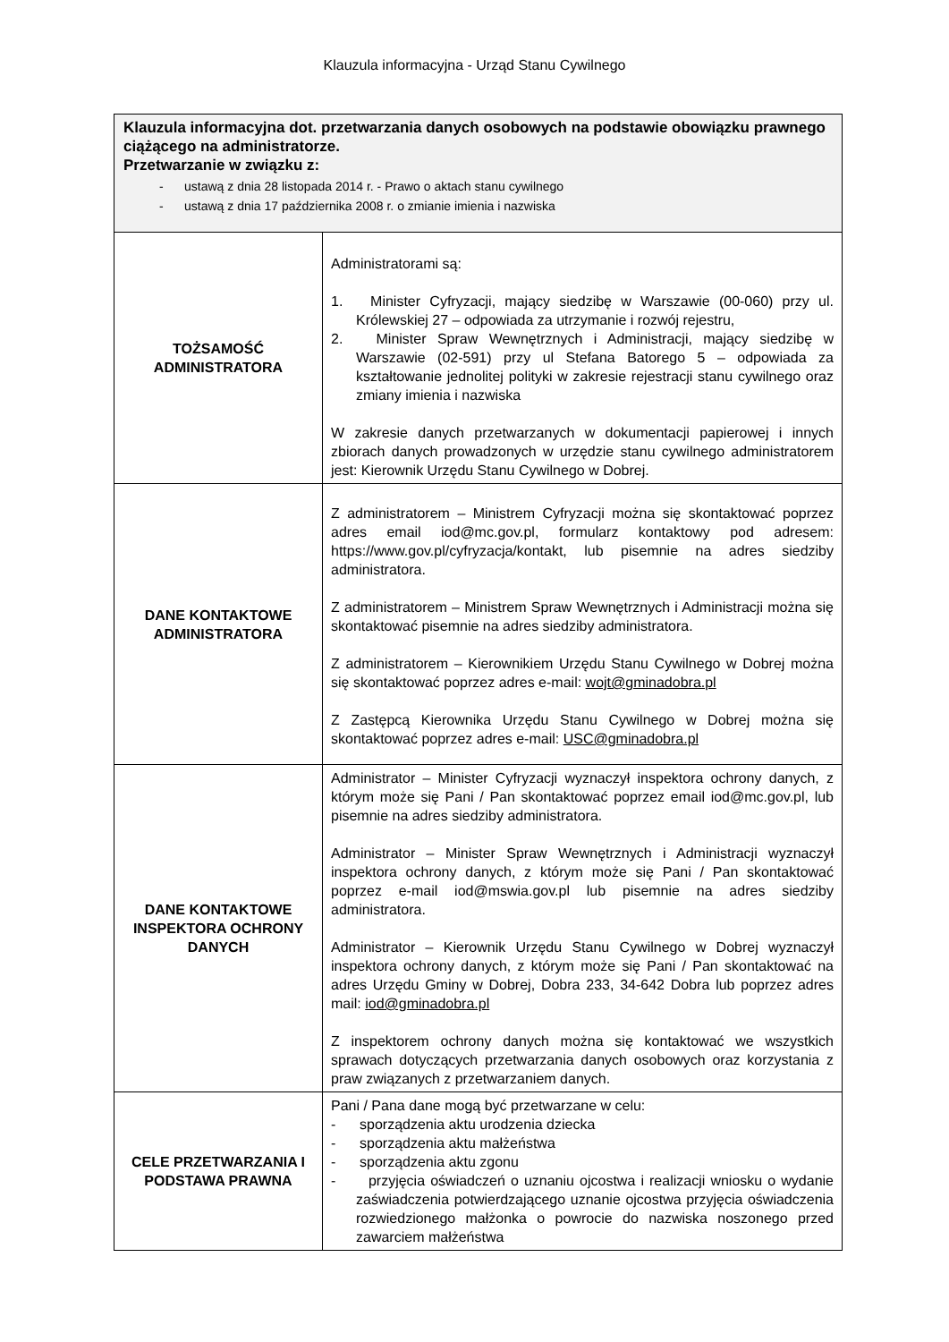Klauzula informacyjna - Urząd Stanu Cywilnego
| Klauzula informacyjna dot. przetwarzania danych osobowych na podstawie obowiązku prawnego ciążącego na administratorze. Przetwarzanie w związku z: - ustawą z dnia 28 listopada 2014 r. - Prawo o aktach stanu cywilnego - ustawą z dnia 17 października 2008 r. o zmianie imienia i nazwiska | |
| TOŻSAMOŚĆ ADMINISTRATORA | Administratorami są: 1. Minister Cyfryzacji, mający siedzibę w Warszawie (00-060) przy ul. Królewskiej 27 – odpowiada za utrzymanie i rozwój rejestru, 2. Minister Spraw Wewnętrznych i Administracji, mający siedzibę w Warszawie (02-591) przy ul Stefana Batorego 5 – odpowiada za kształtowanie jednolitej polityki w zakresie rejestracji stanu cywilnego oraz zmiany imienia i nazwiska W zakresie danych przetwarzanych w dokumentacji papierowej i innych zbiorach danych prowadzonych w urzędzie stanu cywilnego administratorem jest: Kierownik Urzędu Stanu Cywilnego w Dobrej. |
| DANE KONTAKTOWE ADMINISTRATORA | Z administratorem – Ministrem Cyfryzacji można się skontaktować poprzez adres email iod@mc.gov.pl, formularz kontaktowy pod adresem: https://www.gov.pl/cyfryzacja/kontakt, lub pisemnie na adres siedziby administratora. Z administratorem – Ministrem Spraw Wewnętrznych i Administracji można się skontaktować pisemnie na adres siedziby administratora. Z administratorem – Kierownikiem Urzędu Stanu Cywilnego w Dobrej można się skontaktować poprzez adres e-mail: wojt@gminadobra.pl Z Zastępcą Kierownika Urzędu Stanu Cywilnego w Dobrej można się skontaktować poprzez adres e-mail: USC@gminadobra.pl |
| DANE KONTAKTOWE INSPEKTORA OCHRONY DANYCH | Administrator – Minister Cyfryzacji wyznaczył inspektora ochrony danych, z którym może się Pani / Pan skontaktować poprzez email iod@mc.gov.pl, lub pisemnie na adres siedziby administratora. Administrator – Minister Spraw Wewnętrznych i Administracji wyznaczył inspektora ochrony danych, z którym może się Pani / Pan skontaktować poprzez e-mail iod@mswia.gov.pl lub pisemnie na adres siedziby administratora. Administrator – Kierownik Urzędu Stanu Cywilnego w Dobrej wyznaczył inspektora ochrony danych, z którym może się Pani / Pan skontaktować na adres Urzędu Gminy w Dobrej, Dobra 233, 34-642 Dobra lub poprzez adres mail: iod@gminadobra.pl Z inspektorem ochrony danych można się kontaktować we wszystkich sprawach dotyczących przetwarzania danych osobowych oraz korzystania z praw związanych z przetwarzaniem danych. |
| CELE PRZETWARZANIA I PODSTAWA PRAWNA | Pani / Pana dane mogą być przetwarzane w celu: - sporządzenia aktu urodzenia dziecka - sporządzenia aktu małżeństwa - sporządzenia aktu zgonu - przyjęcia oświadczeń o uznaniu ojcostwa i realizacji wniosku o wydanie zaświadczenia potwierdzającego uznanie ojcostwa przyjęcia oświadczenia rozwiedzionego małżonka o powrocie do nazwiska noszonego przed zawarciem małżeństwa |